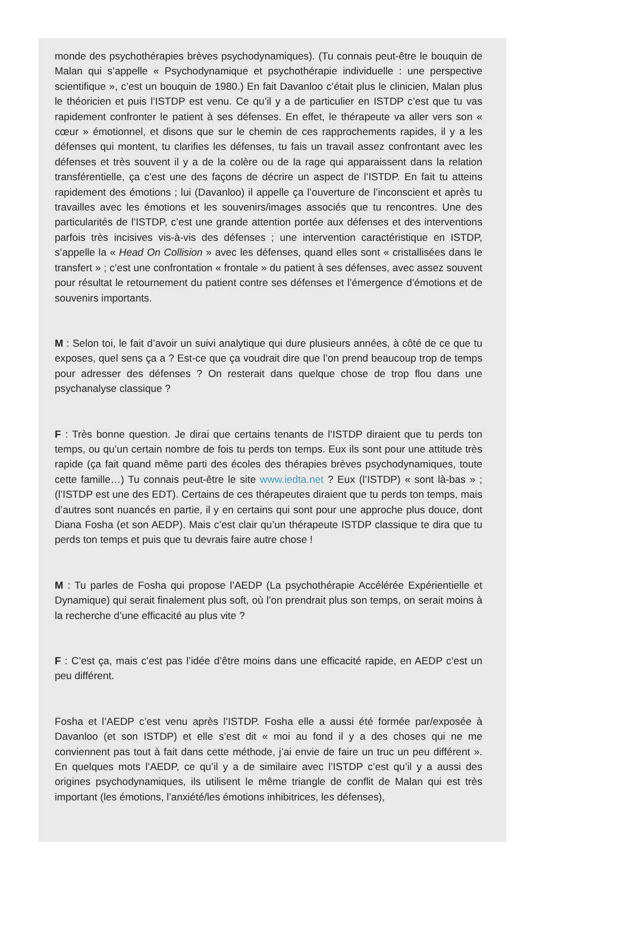monde des psychothérapies brèves psychodynamiques). (Tu connais peut-être le bouquin de Malan qui s’appelle « Psychodynamique et psychothérapie individuelle : une perspective scientifique », c’est un bouquin de 1980.) En fait Davanloo c’était plus le clinicien, Malan plus le théoricien et puis l’ISTDP est venu. Ce qu’il y a de particulier en ISTDP c’est que tu vas rapidement confronter le patient à ses défenses. En effet, le thérapeute va aller vers son « cœur » émotionnel, et disons que sur le chemin de ces rapprochements rapides, il y a les défenses qui montent, tu clarifies les défenses, tu fais un travail assez confrontant avec les défenses et très souvent il y a de la colère ou de la rage qui apparaissent dans la relation transférentielle, ça c’est une des façons de décrire un aspect de l’ISTDP. En fait tu atteins rapidement des émotions ; lui (Davanloo) il appelle ça l’ouverture de l’inconscient et après tu travailles avec les émotions et les souvenirs/images associés que tu rencontres. Une des particularités de l’ISTDP, c’est une grande attention portée aux défenses et des interventions parfois très incisives vis-à-vis des défenses ; une intervention caractéristique en ISTDP, s’appelle la « Head On Collision » avec les défenses, quand elles sont « cristallisées dans le transfert » ; c’est une confrontation « frontale » du patient à ses défenses, avec assez souvent pour résultat le retournement du patient contre ses défenses et l’émergence d’émotions et de souvenirs importants.
M : Selon toi, le fait d’avoir un suivi analytique qui dure plusieurs années, à côté de ce que tu exposes, quel sens ça a ? Est-ce que ça voudrait dire que l’on prend beaucoup trop de temps pour adresser des défenses ? On resterait dans quelque chose de trop flou dans une psychanalyse classique ?
F : Très bonne question. Je dirai que certains tenants de l’ISTDP diraient que tu perds ton temps, ou qu’un certain nombre de fois tu perds ton temps. Eux ils sont pour une attitude très rapide (ça fait quand même parti des écoles des thérapies brèves psychodynamiques, toute cette famille…) Tu connais peut-être le site www.iedta.net ? Eux (l’ISTDP) « sont là-bas » ; (l’ISTDP est une des EDT). Certains de ces thérapeutes diraient que tu perds ton temps, mais d’autres sont nuancés en partie, il y en certains qui sont pour une approche plus douce, dont Diana Fosha (et son AEDP). Mais c’est clair qu’un thérapeute ISTDP classique te dira que tu perds ton temps et puis que tu devrais faire autre chose !
M : Tu parles de Fosha qui propose l’AEDP (La psychothérapie Accélérée Expérientielle et Dynamique) qui serait finalement plus soft, où l’on prendrait plus son temps, on serait moins à la recherche d’une efficacité au plus vite ?
F : C’est ça, mais c’est pas l’idée d’être moins dans une efficacité rapide, en AEDP c’est un peu différent.
Fosha et l’AEDP c’est venu après l’ISTDP. Fosha elle a aussi été formée par/exposée à Davanloo (et son ISTDP) et elle s’est dit « moi au fond il y a des choses qui ne me conviennent pas tout à fait dans cette méthode, j’ai envie de faire un truc un peu différent ». En quelques mots l’AEDP, ce qu’il y a de similaire avec l’ISTDP c’est qu’il y a aussi des origines psychodynamiques, ils utilisent le même triangle de conflit de Malan qui est très important (les émotions, l’anxiété/les émotions inhibitrices, les défenses),